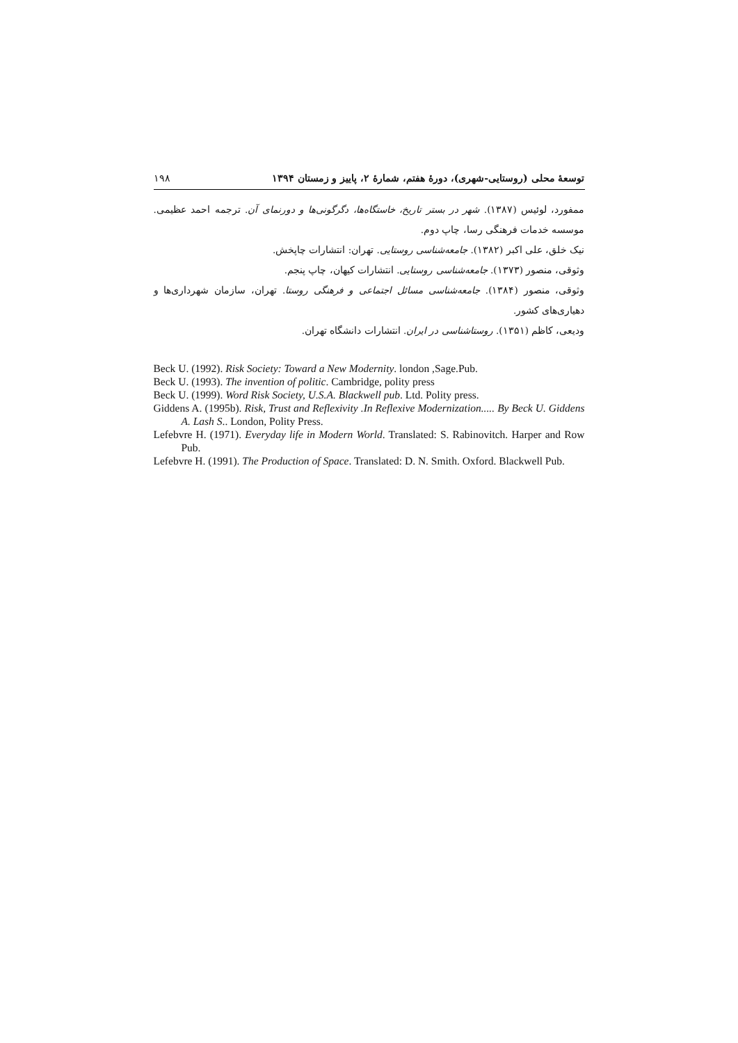توسعهٔ محلی (روستایی-شهری)، دورهٔ هفتم، شمارهٔ ۲، پاییز و زمستان ۱۳۹۴ ۱۹۸
ممفورد، لوئیس (۱۳۸۷). شهر در بستر تاریخ، خاستگاه‌ها، دگرگونی‌ها و دورنمای آن. ترجمه احمد عظیمی. موسسه خدمات فرهنگی رسا، چاپ دوم.
نیک خلق، علی اکبر (۱۳۸۲). جامعه‌شناسی روستایی. تهران: انتشارات چاپخش.
وثوقی، منصور (۱۳۷۳). جامعه‌شناسی روستایی. انتشارات کیهان، چاپ پنجم.
وثوقی، منصور (۱۳۸۴). جامعه‌شناسی مسائل اجتماعی و فرهنگی روستا. تهران، سازمان شهرداری‌ها و دهیاری‌های کشور.
ودیعی، کاظم (۱۳۵۱). روستاشناسی در ایران. انتشارات دانشگاه تهران.
Beck U. (1992). Risk Society: Toward a New Modernity. london ,Sage.Pub.
Beck U. (1993). The invention of politic. Cambridge, polity press
Beck U. (1999). Word Risk Society, U.S.A. Blackwell pub. Ltd. Polity press.
Giddens A. (1995b). Risk, Trust and Reflexivity .In Reflexive Modernization..... By Beck U. Giddens A. Lash S.. London, Polity Press.
Lefebvre H. (1971). Everyday life in Modern World. Translated: S. Rabinovitch. Harper and Row Pub.
Lefebvre H. (1991). The Production of Space. Translated: D. N. Smith. Oxford. Blackwell Pub.